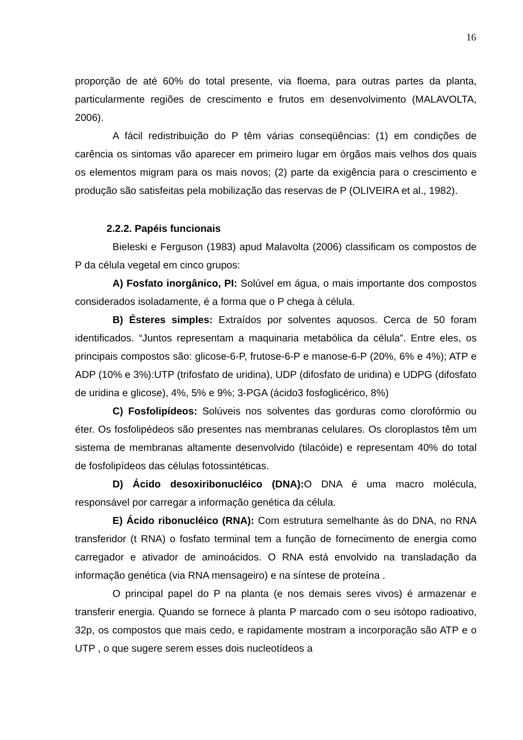16
proporção de até 60% do total presente, via floema, para outras partes da planta, particularmente regiões de crescimento e frutos em desenvolvimento (MALAVOLTA, 2006).
A fácil redistribuição do P têm várias conseqüências: (1) em condições de carência os sintomas vão aparecer em primeiro lugar em órgãos mais velhos dos quais os elementos migram para os mais novos; (2) parte da exigência para o crescimento e produção são satisfeitas pela mobilização das reservas de P (OLIVEIRA et al., 1982).
2.2.2. Papéis funcionais
Bieleski e Ferguson (1983) apud Malavolta (2006) classificam os compostos de P da célula vegetal em cinco grupos:
A) Fosfato inorgânico, PI: Solúvel em água, o mais importante dos compostos considerados isoladamente, é a forma que o P chega à célula.
B) Ésteres simples: Extraídos por solventes aquosos. Cerca de 50 foram identificados. “Juntos representam a maquinaria metabólica da célula”. Entre eles, os principais compostos são: glicose-6-P, frutose-6-P e manose-6-P (20%, 6% e 4%); ATP e ADP (10% e 3%):UTP (trifosfato de uridina), UDP (difosfato de uridina) e UDPG (difosfato de uridina e glicose), 4%, 5% e 9%; 3-PGA (ácido3 fosfoglicérico, 8%)
C) Fosfolipídeos: Solúveis nos solventes das gorduras como clorofórmio ou éter. Os fosfolipédeos são presentes nas membranas celulares. Os cloroplastos têm um sistema de membranas altamente desenvolvido (tilacóide) e representam 40% do total de fosfolipídeos das células fotossintéticas.
D) Ácido desoxiribonucléico (DNA): O DNA é uma macro molécula, responsável por carregar a informação genética da célula.
E) Ácido ribonucléico (RNA): Com estrutura semelhante às do DNA, no RNA transferidor (t RNA) o fosfato terminal tem a função de fornecimento de energia como carregador e ativador de aminoácidos. O RNA está envolvido na transladação da informação genética (via RNA mensageiro) e na síntese de proteína .
O principal papel do P na planta (e nos demais seres vivos) é armazenar e transferir energia. Quando se fornece à planta P marcado com o seu isótopo radioativo, 32p, os compostos que mais cedo, e rapidamente mostram a incorporação são ATP e o UTP , o que sugere serem esses dois nucleotídeos a